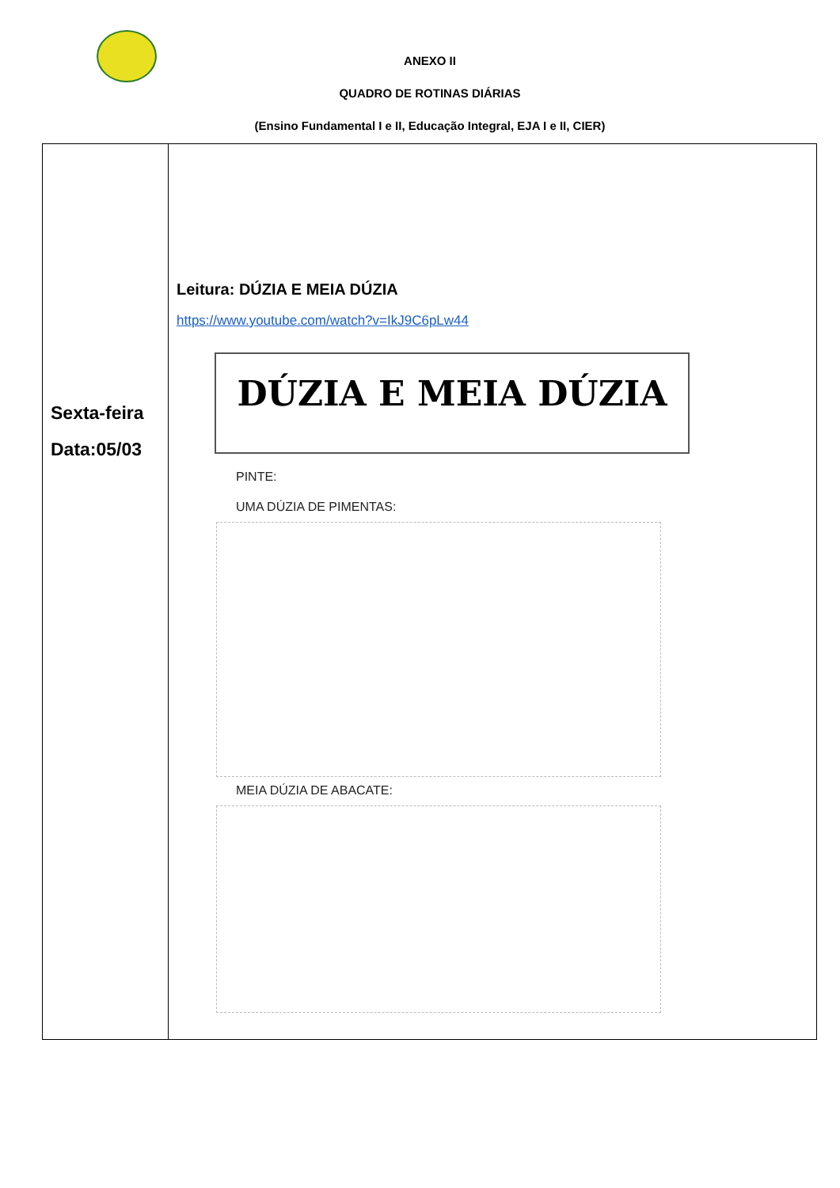ANEXO II
QUADRO DE ROTINAS DIÁRIAS
(Ensino Fundamental I e II, Educação Integral, EJA I e II, CIER)
| Sexta-feira Data:05/03 | Leitura: DÚZIA E MEIA DÚZIA https://www.youtube.com/watch?v=IkJ9C6pLw44 DÚZIA E MEIA DÚZIA PINTE: UMA DÚZIA DE PIMENTAS: MEIA DÚZIA DE ABACATE: |